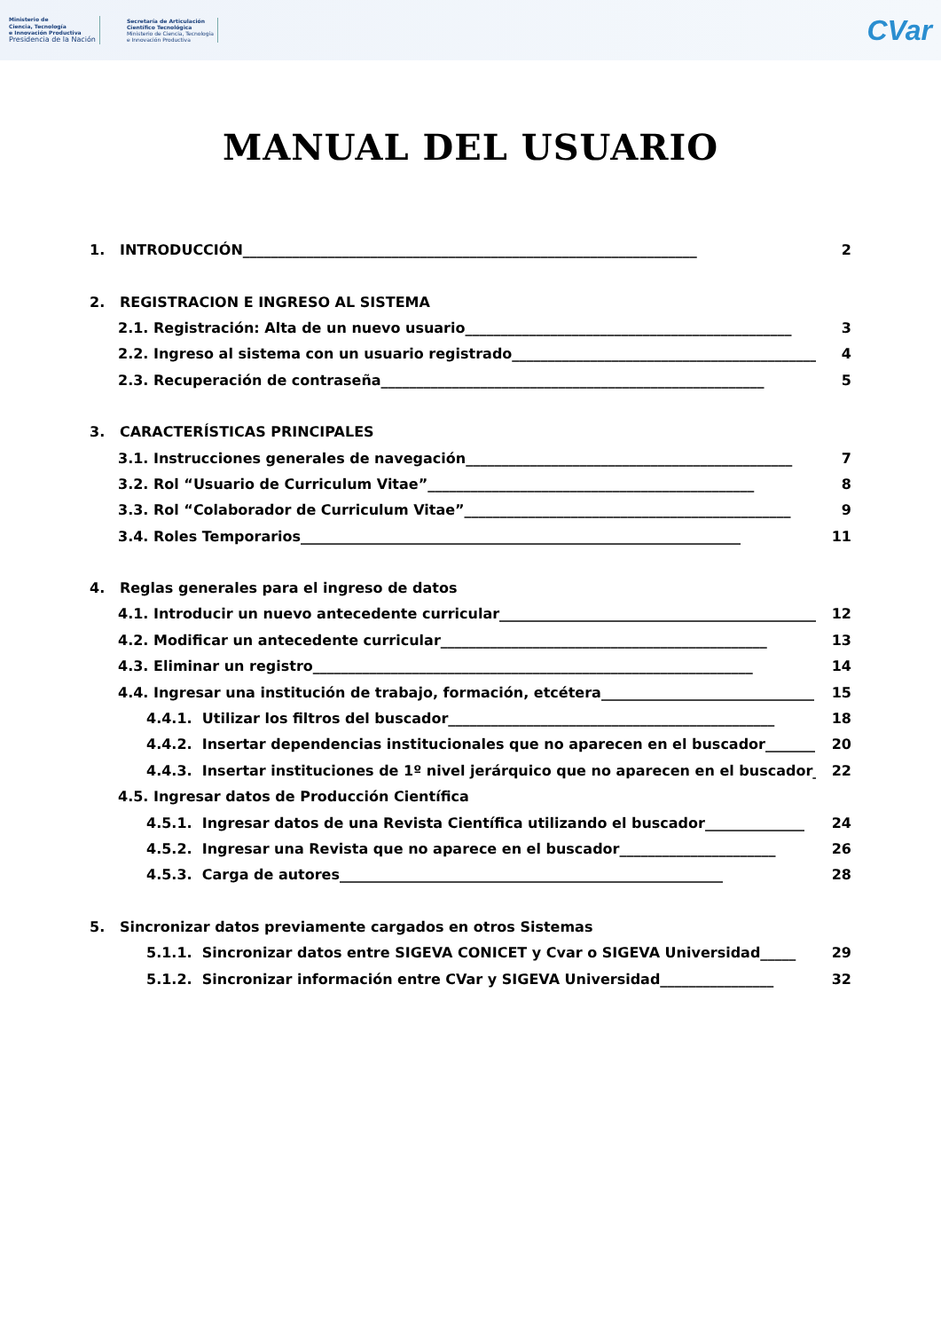Ministerio de
Ciencia, Tecnología
e Innovación Productiva
Presidencia de la Nación
Secretaría de Articulación
Científico Tecnológica
Ministerio de Ciencia, Tecnología
e Innovación Productiva
CVar
MANUAL DEL USUARIO
1. INTRODUCCIÓN________________________________________________________________ 2
2. REGISTRACION E INGRESO AL SISTEMA
2.1. Registración: Alta de un nuevo usuario______________________________________________ 3
2.2. Ingreso al sistema con un usuario registrado______________________________________________ 4
2.3. Recuperación de contraseña______________________________________________________ 5
3. CARACTERÍSTICAS PRINCIPALES
3.1. Instrucciones generales de navegación______________________________________________ 7
3.2. Rol “Usuario de Curriculum Vitae”______________________________________________ 8
3.3. Rol “Colaborador de Curriculum Vitae”______________________________________________ 9
3.4. Roles Temporarios______________________________________________________________ 11
4. Reglas generales para el ingreso de datos
4.1. Introducir un nuevo antecedente curricular______________________________________________ 12
4.2. Modificar un antecedente curricular______________________________________________ 13
4.3. Eliminar un registro______________________________________________________________ 14
4.4. Ingresar una institución de trabajo, formación, etcétera______________________________ 15
4.4.1. Utilizar los filtros del buscador______________________________________________ 18
4.4.2. Insertar dependencias institucionales que no aparecen en el buscador_______ 20
4.4.3. Insertar instituciones de 1º nivel jerárquico que no aparecen en el buscador_ 22
4.5. Ingresar datos de Producción Científica
4.5.1. Ingresar datos de una Revista Científica utilizando el buscador______________ 24
4.5.2. Ingresar una Revista que no aparece en el buscador______________________ 26
4.5.3. Carga de autores______________________________________________________ 28
5. Sincronizar datos previamente cargados en otros Sistemas
5.1.1. Sincronizar datos entre SIGEVA CONICET y Cvar o SIGEVA Universidad_____ 29
5.1.2. Sincronizar información entre CVar y SIGEVA Universidad________________ 32